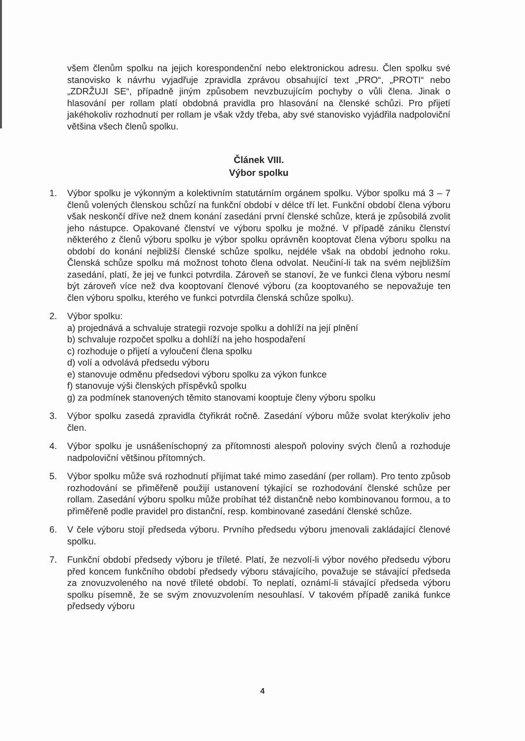všem členům spolku na jejich korespondenční nebo elektronickou adresu. Člen spolku své stanovisko k návrhu vyjadřuje zpravidla zprávou obsahující text „PRO“, „PROTI“ nebo „ZDRŽUJI SE“, případně jiným způsobem nevzbuzujícím pochyby o vůli člena. Jinak o hlasování per rollam platí obdobná pravidla pro hlasování na členské schůzi. Pro přijetí jakéhokoliv rozhodnutí per rollam je však vždy třeba, aby své stanovisko vyjádřila nadpoloviční většina všech členů spolku.
Článek VIII.
Výbor spolku
1. Výbor spolku je výkonným a kolektivním statutárním orgánem spolku. Výbor spolku má 3 – 7 členů volených členskou schůzí na funkční období v délce tří let. Funkční období člena výboru však neskončí dříve než dnem konání zasedání první členské schůze, která je způsobilá zvolit jeho nástupce. Opakované členství ve výboru spolku je možné. V případě zániku členství některého z členů výboru spolku je výbor spolku oprávněn kooptovat člena výboru spolku na období do konání nejbližší členské schůze spolku, nejdéle však na období jednoho roku. Členská schůze spolku má možnost tohoto člena odvolat. Neučiní-li tak na svém nejbližším zasedání, platí, že jej ve funkci potvrdila. Zároveň se stanoví, že ve funkci člena výboru nesmí být zároveň více než dva kooptovaní členové výboru (za kooptovaného se nepovažuje ten člen výboru spolku, kterého ve funkci potvrdila členská schůze spolku).
2. Výbor spolku:
a) projednává a schvaluje strategii rozvoje spolku a dohlíží na její plnění
b) schvaluje rozpočet spolku a dohlíží na jeho hospodaření
c) rozhoduje o přijetí a vyloučení člena spolku
d) volí a odvolává předsedu výboru
e) stanovuje odměnu předsedovi výboru spolku za výkon funkce
f) stanovuje výši členských příspěvků spolku
g) za podmínek stanovených těmito stanovami kooptuje členy výboru spolku
3. Výbor spolku zasedá zpravidla čtyřikrát ročně. Zasedání výboru může svolat kterýkoliv jeho člen.
4. Výbor spolku je usnášeníschopný za přítomnosti alespoň poloviny svých členů a rozhoduje nadpoloviční většinou přítomných.
5. Výbor spolku může svá rozhodnutí přijímat také mimo zasedání (per rollam). Pro tento způsob rozhodování se přiměřeně použijí ustanovení týkající se rozhodování členské schůze per rollam. Zasedání výboru spolku může probíhat též distančně nebo kombinovanou formou, a to přiměřeně podle pravidel pro distanční, resp. kombinované zasedání členské schůze.
6. V čele výboru stojí předseda výboru. Prvního předsedu výboru jmenovali zakládající členové spolku.
7. Funkční období předsedy výboru je tříleté. Platí, že nezvolí-li výbor nového předsedu výboru před koncem funkčního období předsedy výboru stávajícího, považuje se stávající předseda za znovuzvoleného na nové tříleté období. To neplatí, oznámí-li stávající předseda výboru spolku písemně, že se svým znovuzvolením nesouhlasí. V takovém případě zaniká funkce předsedy výboru
4